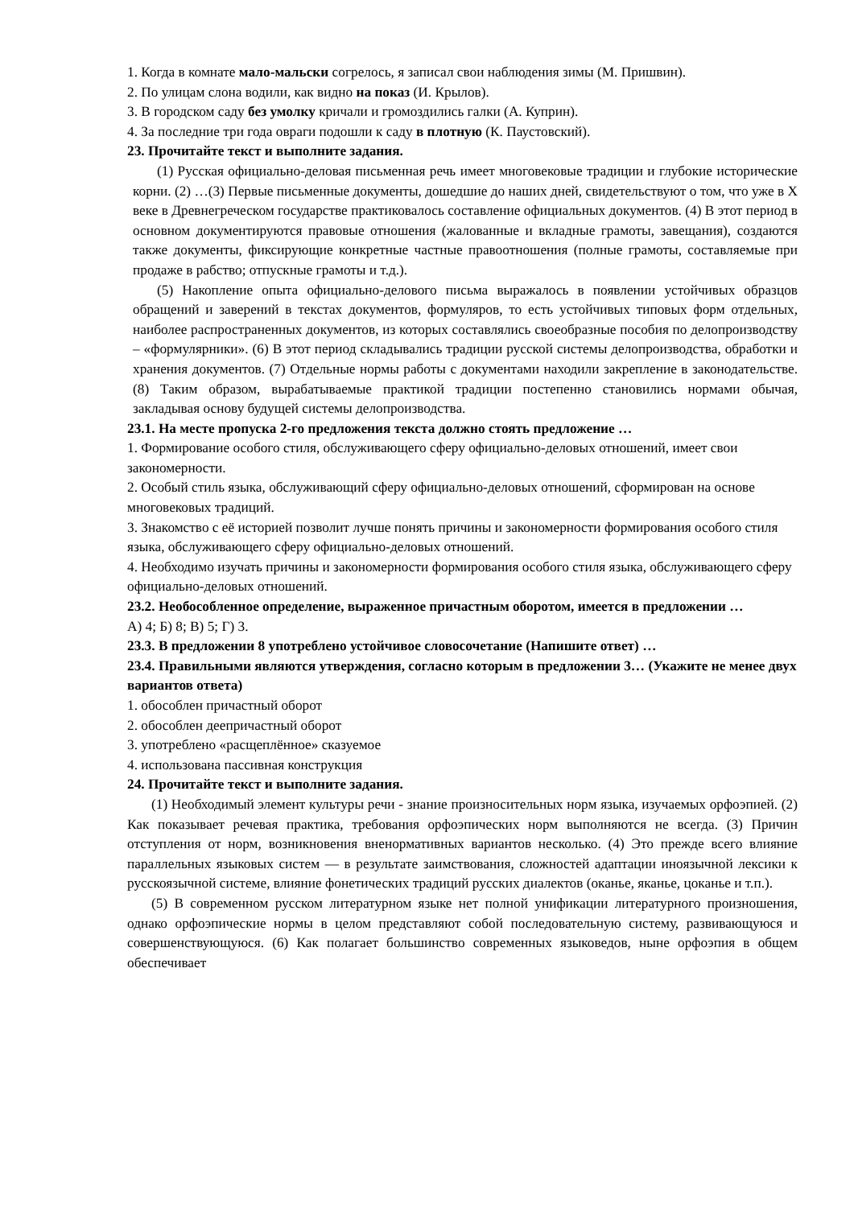1. Когда в комнате мало-мальски согрелось, я записал свои наблюдения зимы (М. Пришвин).
2. По улицам слона водили, как видно на показ (И. Крылов).
3. В городском саду без умолку кричали и громоздились галки (А. Куприн).
4. За последние три года овраги подошли к саду в плотную (К. Паустовский).
23. Прочитайте текст и выполните задания.
(1) Русская официально-деловая письменная речь имеет многовековые традиции и глубокие исторические корни. (2) …(3) Первые письменные документы, дошедшие до наших дней, свидетельствуют о том, что уже в X веке в Древнегреческом государстве практиковалось составление официальных документов. (4) В этот период в основном документируются правовые отношения (жалованные и вкладные грамоты, завещания), создаются также документы, фиксирующие конкретные частные правоотношения (полные грамоты, составляемые при продаже в рабство; отпускные грамоты и т.д.).
(5) Накопление опыта официально-делового письма выражалось в появлении устойчивых образцов обращений и заверений в текстах документов, формуляров, то есть устойчивых типовых форм отдельных, наиболее распространенных документов, из которых составлялись своеобразные пособия по делопроизводству – «формулярники». (6) В этот период складывались традиции русской системы делопроизводства, обработки и хранения документов. (7) Отдельные нормы работы с документами находили закрепление в законодательстве. (8) Таким образом, вырабатываемые практикой традиции постепенно становились нормами обычая, закладывая основу будущей системы делопроизводства.
23.1. На месте пропуска 2-го предложения текста должно стоять предложение …
1. Формирование особого стиля, обслуживающего сферу официально-деловых отношений, имеет свои закономерности.
2. Особый стиль языка, обслуживающий сферу официально-деловых отношений, сформирован на основе многовековых традиций.
3. Знакомство с её историей позволит лучше понять причины и закономерности формирования особого стиля языка, обслуживающего сферу официально-деловых отношений.
4. Необходимо изучать причины и закономерности формирования особого стиля языка, обслуживающего сферу официально-деловых отношений.
23.2. Необособленное определение, выраженное причастным оборотом, имеется в предложении …
А) 4; Б) 8; В) 5; Г) 3.
23.3. В предложении 8 употреблено устойчивое словосочетание (Напишите ответ) …
23.4. Правильными являются утверждения, согласно которым в предложении 3… (Укажите не менее двух вариантов ответа)
1. обособлен причастный оборот
2. обособлен деепричастный оборот
3. употреблено «расщеплённое» сказуемое
4. использована пассивная конструкция
24. Прочитайте текст и выполните задания.
(1) Необходимый элемент культуры речи - знание произносительных норм языка, изучаемых орфоэпией. (2) Как показывает речевая практика, требования орфоэпических норм выполняются не всегда. (3) Причин отступления от норм, возникновения вненормативных вариантов несколько. (4) Это прежде всего влияние параллельных языковых систем — в результате заимствования, сложностей адаптации иноязычной лексики к русскоязычной системе, влияние фонетических традиций русских диалектов (оканье, яканье, цоканье и т.п.).
(5) В современном русском литературном языке нет полной унификации литературного произношения, однако орфоэпические нормы в целом представляют собой последовательную систему, развивающуюся и совершенствующуюся. (6) Как полагает большинство современных языковедов, ныне орфоэпия в общем обеспечивает